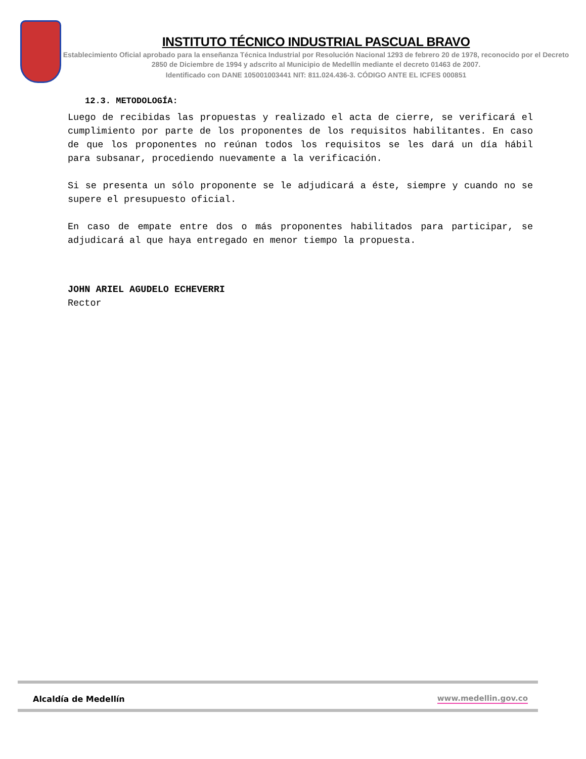INSTITUTO TÉCNICO INDUSTRIAL PASCUAL BRAVO
Establecimiento Oficial aprobado para la enseñanza Técnica Industrial por Resolución Nacional 1293 de febrero 20 de 1978, reconocido por el Decreto 2850 de Diciembre de 1994 y adscrito al Municipio de Medellín mediante el decreto 01463 de 2007.
Identificado con DANE 105001003441 NIT: 811.024.436-3. CÓDIGO ANTE EL ICFES 000851
12.3. METODOLOGÍA:
Luego de recibidas las propuestas y realizado el acta de cierre, se verificará el cumplimiento por parte de los proponentes de los requisitos habilitantes. En caso de que los proponentes no reúnan todos los requisitos se les dará un día hábil para subsanar, procediendo nuevamente a la verificación.
Si se presenta un sólo proponente se le adjudicará a éste, siempre y cuando no se supere el presupuesto oficial.
En caso de empate entre dos o más proponentes habilitados para participar, se adjudicará al que haya entregado en menor tiempo la propuesta.
JOHN ARIEL AGUDELO ECHEVERRI
Rector
Alcaldía de Medellín
www.medellin.gov.co